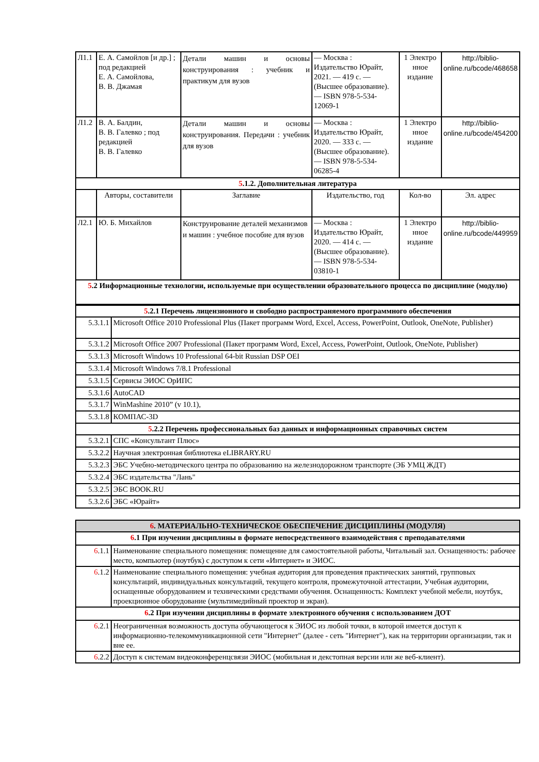| Л1.1 | Е. А. Самойлов [и др.] ; под редакцией Е. А. Самойлова, В. В. Джамая | Детали машин и основы конструирования : учебник и практикум для вузов | — Москва : Издательство Юрайт, 2021. — 419 с. — (Высшее образование). — ISBN 978-5-534-12069-1 | 1 Электро нное издание | http://biblio-online.ru/bcode/468658 |
| Л1.2 | В. А. Балдин, В. В. Галевко ; под редакцией В. В. Галевко | Детали машин и основы конструирования. Передачи : учебник для вузов | — Москва : Издательство Юрайт, 2020. — 333 с. — (Высшее образование). — ISBN 978-5-534-06285-4 | 1 Электро нное издание | http://biblio-online.ru/bcode/454200 |
| 5 .1.2. Дополнительная литература | | | | | |
| | Авторы, составители | Заглавие | Издательство, год | Кол-во | Эл. адрес |
| Л2.1 | Ю. Б. Михайлов | Конструирование деталей механизмов и машин : учебное пособие для вузов | — Москва : Издательство Юрайт, 2020. — 414 с. — (Высшее образование). — ISBN 978-5-534-03810-1 | 1 Электро нное издание | http://biblio-online.ru/bcode/449959 |
| 5 .2 Информационные технологии, используемые при осуществлении образовательного процесса по дисциплине (модулю) | | | | | |
| 5 .2.1 Перечень лицензионного и свободно распространяемого программного обеспечения | |
| 5.3.1.1 | Microsoft Office 2010 Professional Plus (Пакет программ Word, Excel, Access, PowerPoint, Outlook, OneNote, Publisher) |
| 5.3.1.2 | Microsoft Office 2007 Professional (Пакет программ Word, Excel, Access, PowerPoint, Outlook, OneNote, Publisher) |
| 5.3.1.3 | Microsoft Windows 10 Professional 64-bit Russian DSP OEI |
| 5.3.1.4 | Microsoft Windows 7/8.1 Professional |
| 5.3.1.5 | Сервисы ЭИОС ОрИПС |
| 5.3.1.6 | AutoCAD |
| 5.3.1.7 | WinMashine 2010” (v 10.1), |
| 5.3.1.8 | КОМПАС-3D |
| 5 .2.2 Перечень профессиональных баз данных и информационных справочных систем | |
| 5.3.2.1 | СПС «Консультант Плюс» |
| 5.3.2.2 | Научная электронная библиотека eLIBRARY.RU |
| 5.3.2.3 | ЭБС Учебно-методического центра по образованию на железнодорожном транспорте (ЭБ УМЦ ЖДТ) |
| 5.3.2.4 | ЭБС издательства "Лань" |
| 5.3.2.5 | ЭБС BOOK.RU |
| 5.3.2.6 | ЭБС «Юрайт» |
| 6 . МАТЕРИАЛЬНО-ТЕХНИЧЕСКОЕ ОБЕСПЕЧЕНИЕ ДИСЦИПЛИНЫ (МОДУЛЯ) | |
| 6 .1 При изучении дисциплины в формате непосредственного взаимодействия с преподавателями | |
| 6 .1.1 | Наименование специального помещения: помещение для самостоятельной работы, Читальный зал. Оснащенность: рабочее место, компьютер (ноутбук) с доступом к сети «Интернет» и ЭИОС. |
| 6 .1.2 | Наименование специального помещения: учебная аудитория для проведения практических занятий, групповых консультаций, индивидуальных консультаций, текущего контроля, промежуточной аттестации, Учебная аудитории, оснащенные оборудованием и техническими средствами обучения. Оснащенность: Комплект учебной мебели, ноутбук, проекционное оборудование (мультимедийный проектор и экран). |
| 6 .2 При изучении дисциплины в формате электронного обучения с использованием ДОТ | |
| 6 .2.1 | Неограниченная возможность доступа обучающегося к ЭИОС из любой точки, в которой имеется доступ к информационно-телекоммуникационной сети "Интернет" (далее - сеть "Интернет"), как на территории организации, так и вне ее. |
| 6 .2.2 | Доступ к системам видеоконференцсвязи ЭИОС (мобильная и декстопная версии или же веб-клиент). |